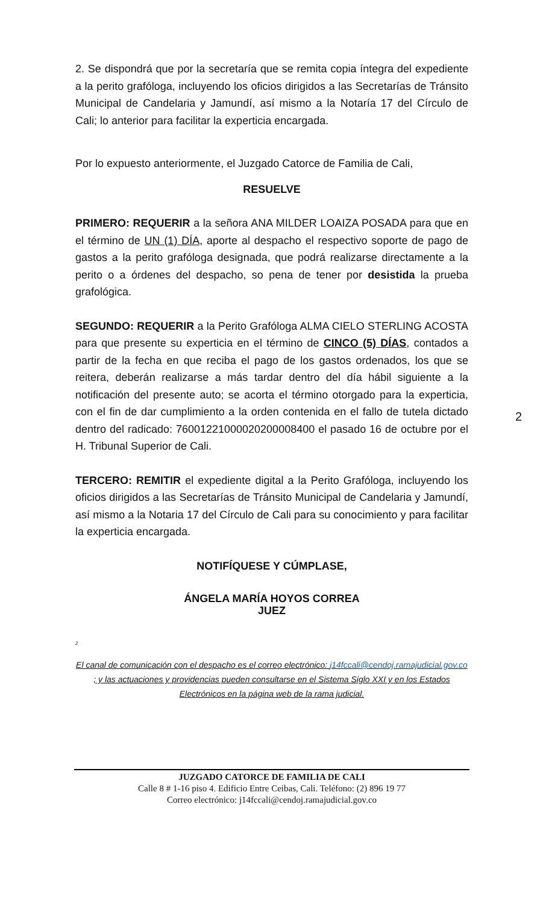2. Se dispondrá que por la secretaría que se remita copia íntegra del expediente a la perito grafóloga, incluyendo los oficios dirigidos a las Secretarías de Tránsito Municipal de Candelaria y Jamundí, así mismo a la Notaría 17 del Círculo de Cali; lo anterior para facilitar la experticia encargada.
Por lo expuesto anteriormente, el Juzgado Catorce de Familia de Cali,
RESUELVE
PRIMERO: REQUERIR a la señora ANA MILDER LOAIZA POSADA para que en el término de UN (1) DÍA, aporte al despacho el respectivo soporte de pago de gastos a la perito grafóloga designada, que podrá realizarse directamente a la perito o a órdenes del despacho, so pena de tener por desistida la prueba grafológica.
SEGUNDO: REQUERIR a la Perito Grafóloga ALMA CIELO STERLING ACOSTA para que presente su experticia en el término de CINCO (5) DÍAS, contados a partir de la fecha en que reciba el pago de los gastos ordenados, los que se reitera, deberán realizarse a más tardar dentro del día hábil siguiente a la notificación del presente auto; se acorta el término otorgado para la experticia, con el fin de dar cumplimiento a la orden contenida en el fallo de tutela dictado dentro del radicado: 76001221000020200008400 el pasado 16 de octubre por el H. Tribunal Superior de Cali.
TERCERO: REMITIR el expediente digital a la Perito Grafóloga, incluyendo los oficios dirigidos a las Secretarías de Tránsito Municipal de Candelaria y Jamundí, así mismo a la Notaria 17 del Círculo de Cali para su conocimiento y para facilitar la experticia encargada.
NOTIFÍQUESE Y CÚMPLASE,
ÁNGELA MARÍA HOYOS CORREA
JUEZ
2
El canal de comunicación con el despacho es el correo electrónico: j14fccali@cendoj.ramajudicial.gov.co ; y las actuaciones y providencias pueden consultarse en el Sistema Siglo XXI y en los Estados Electrónicos en la página web de la rama judicial.
2
JUZGADO CATORCE DE FAMILIA DE CALI
Calle 8 # 1-16 piso 4. Edificio Entre Ceibas, Cali. Teléfono: (2) 896 19 77
Correo electrónico: j14fccali@cendoj.ramajudicial.gov.co